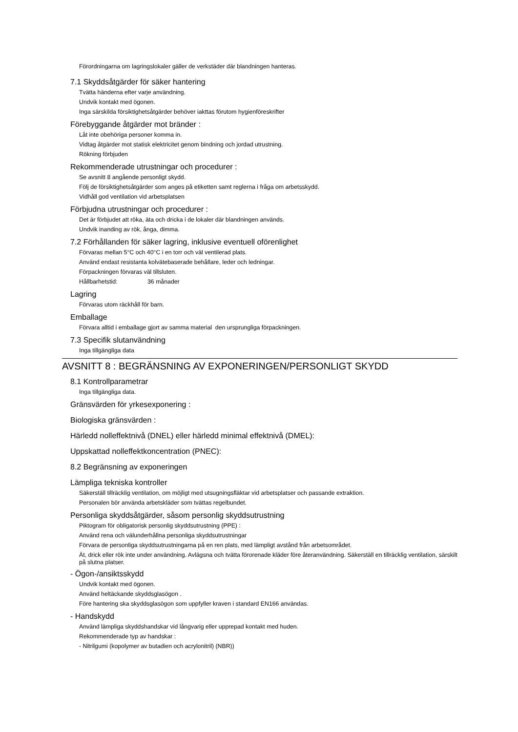Förordningarna om lagringslokaler gäller de verkstäder där blandningen hanteras.
7.1 Skyddsåtgärder för säker hantering
Tvätta händerna efter varje användning.
Undvik kontakt med ögonen.
Inga särskilda försiktighetsåtgärder behöver iakttas förutom hygienföreskrifter
Förebyggande åtgärder mot bränder :
Låt inte obehöriga personer komma in.
Vidtag åtgärder mot statisk elektricitet genom bindning och jordad utrustning.
Rökning förbjuden
Rekommenderade utrustningar och procedurer :
Se avsnitt 8 angående personligt skydd.
Följ de försiktighetsåtgärder som anges på etiketten samt reglerna i fråga om arbetsskydd.
Vidhåll god ventilation vid arbetsplatsen
Förbjudna utrustningar och procedurer :
Det är förbjudet att röka, äta och dricka i de lokaler där blandningen används.
Undvik inanding av rök, ånga, dimma.
7.2 Förhållanden för säker lagring, inklusive eventuell oförenlighet
Förvaras mellan 5°C och 40°C i en torr och väl ventilerad plats.
Använd endast resistanta kolvätebaserade behållare, leder och ledningar.
Förpackningen förvaras väl tillsluten.
Hållbarhetstid: 36 månader
Lagring
Förvaras utom räckhåll för barn.
Emballage
Förvara alltid i emballage gjort av samma material den ursprungliga förpackningen.
7.3 Specifik slutanvändning
Inga tillgängliga data
AVSNITT 8 : BEGRÄNSNING AV EXPONERINGEN/PERSONLIGT SKYDD
8.1 Kontrollparametrar
Inga tillgängliga data.
Gränsvärden för yrkesexponering :
Biologiska gränsvärden :
Härledd nolleffektnivå (DNEL) eller härledd minimal effektnivå (DMEL):
Uppskattad nolleffektkoncentration (PNEC):
8.2 Begränsning av exponeringen
Lämpliga tekniska kontroller
Säkerställ tillräcklig ventilation, om möjligt med utsugningsfläktar vid arbetsplatser och passande extraktion.
Personalen bör använda arbetskläder som tvättas regelbundet.
Personliga skyddsåtgärder, såsom personlig skyddsutrustning
Piktogram för obligatorisk personlig skyddsutrustning (PPE) :
Använd rena och välunderhållna personliga skyddsutrustningar
Förvara de personliga skyddsutrustningarna på en ren plats, med lämpligt avstånd från arbetsområdet.
Ät, drick eller rök inte under användning. Avlägsna och tvätta förorenade kläder före återanvändning. Säkerställ en tillräcklig ventilation, särskilt på slutna platser.
- Ögon-/ansiktsskydd
Undvik kontakt med ögonen.
Använd heltäckande skyddsglasögon .
Före hantering ska skyddsglasögon som uppfyller kraven i standard EN166 användas.
- Handskydd
Använd lämpliga skyddshandskar vid långvarig eller upprepad kontakt med huden.
Rekommenderade typ av handskar :
- Nitrilgumi (kopolymer av butadien och acrylonitril) (NBR))